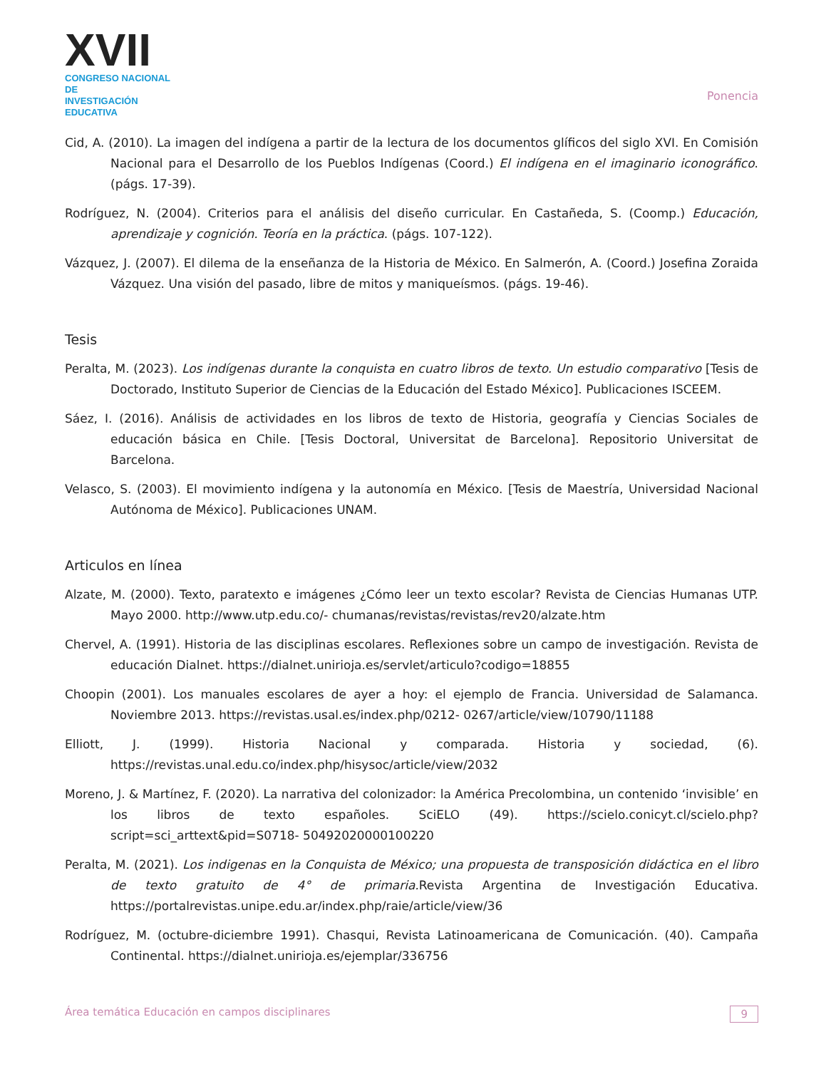XVII
CONGRESO NACIONAL DE
INVESTIGACIÓN EDUCATIVA
Ponencia
Cid, A. (2010). La imagen del indígena a partir de la lectura de los documentos glíficos del siglo XVI. En Comisión Nacional para el Desarrollo de los Pueblos Indígenas (Coord.) El indígena en el imaginario iconográfico. (págs. 17-39).
Rodríguez, N. (2004). Criterios para el análisis del diseño curricular. En Castañeda, S. (Coomp.) Educación, aprendizaje y cognición. Teoría en la práctica. (págs. 107-122).
Vázquez, J. (2007). El dilema de la enseñanza de la Historia de México. En Salmerón, A. (Coord.) Josefina Zoraida Vázquez. Una visión del pasado, libre de mitos y maniqueísmos. (págs. 19-46).
Tesis
Peralta, M. (2023). Los indígenas durante la conquista en cuatro libros de texto. Un estudio comparativo [Tesis de Doctorado, Instituto Superior de Ciencias de la Educación del Estado México]. Publicaciones ISCEEM.
Sáez, I. (2016). Análisis de actividades en los libros de texto de Historia, geografía y Ciencias Sociales de educación básica en Chile. [Tesis Doctoral, Universitat de Barcelona]. Repositorio Universitat de Barcelona.
Velasco, S. (2003). El movimiento indígena y la autonomía en México. [Tesis de Maestría, Universidad Nacional Autónoma de México]. Publicaciones UNAM.
Articulos en línea
Alzate, M. (2000). Texto, paratexto e imágenes ¿Cómo leer un texto escolar? Revista de Ciencias Humanas UTP. Mayo 2000. http://www.utp.edu.co/- chumanas/revistas/revistas/rev20/alzate.htm
Chervel, A. (1991). Historia de las disciplinas escolares. Reflexiones sobre un campo de investigación. Revista de educación Dialnet. https://dialnet.unirioja.es/servlet/articulo?codigo=18855
Choopin (2001). Los manuales escolares de ayer a hoy: el ejemplo de Francia. Universidad de Salamanca. Noviembre 2013. https://revistas.usal.es/index.php/0212- 0267/article/view/10790/11188
Elliott, J. (1999). Historia Nacional y comparada. Historia y sociedad, (6). https://revistas.unal.edu.co/index.php/hisysoc/article/view/2032
Moreno, J. & Martínez, F. (2020). La narrativa del colonizador: la América Precolombina, un contenido ‘invisible’ en los libros de texto españoles. SciELO (49). https://scielo.conicyt.cl/scielo.php?script=sci_arttext&pid=S0718- 50492020000100220
Peralta, M. (2021). Los indigenas en la Conquista de México; una propuesta de transposición didáctica en el libro de texto gratuito de 4° de primaria. Revista Argentina de Investigación Educativa. https://portalrevistas.unipe.edu.ar/index.php/raie/article/view/36
Rodríguez, M. (octubre-diciembre 1991). Chasqui, Revista Latinoamericana de Comunicación. (40). Campaña Continental. https://dialnet.unirioja.es/ejemplar/336756
Área temática Educación en campos disciplinares 9